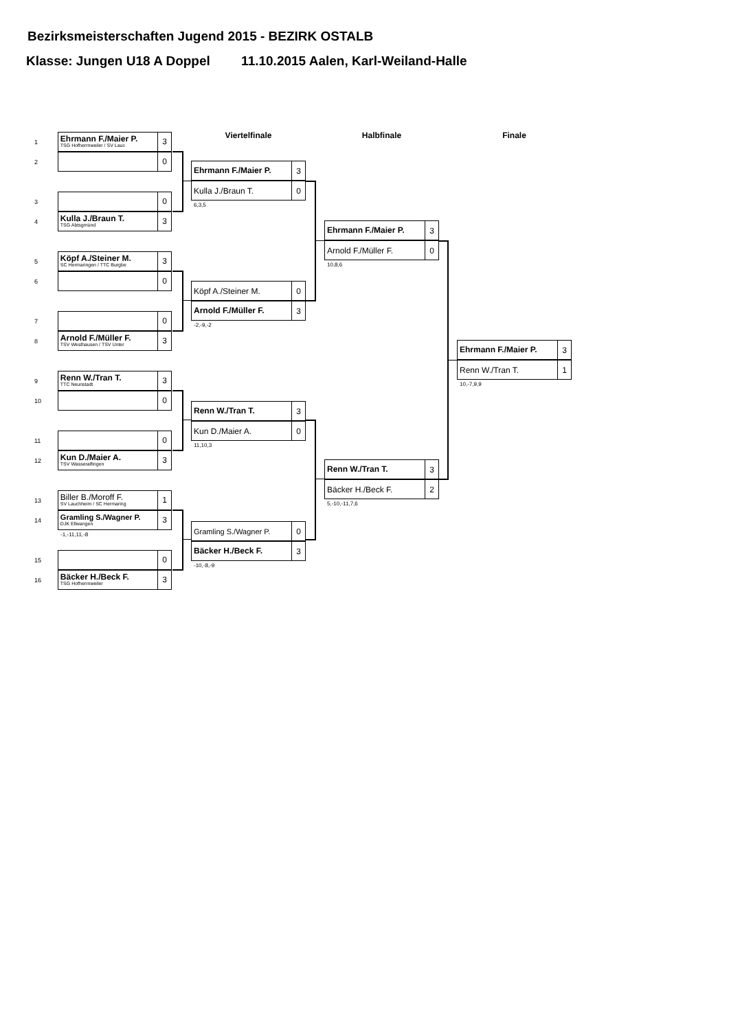Bezirksmeisterschaften Jugend 2015 - BEZIRK OSTALB
Klasse: Jungen U18 A Doppel 11.10.2015 Aalen, Karl-Weiland-Halle
1
Ehrmann F./Maier P.
TSG Hofherrnweiler / SV Lauc
3
2
0
3
0
4
Kulla J./Braun T.
TSG Abtsgmünd
3
5
Köpf A./Steiner M.
SC Hermaringen / TTC Burgbe
3
6
0
7
0
8
Arnold F./Müller F.
TSV Westhausen / TSV Unter
3
9
Renn W./Tran T.
TTC Neunstadt
3
10
0
11
0
12
Kun D./Maier A.
TSV Wasseralfingen
3
13
Biller B./Moroff F.
SV Lauchheim / SC Hermaring
1
14
Gramling S./Wagner P.
DJK Ellwangen
3
-1,-11,11,-8
15
0
16
Bäcker H./Beck F.
TSG Hofherrnweiler
3
Viertelfinale
Ehrmann F./Maier P.
3
Kulla J./Braun T. 0
6,3,5
Köpf A./Steiner M. 0
Arnold F./Müller F.
3
-2,-9,-2
Renn W./Tran T.
3
Kun D./Maier A. 0
11,10,3
Gramling S./Wagner P. 0
Bäcker H./Beck F.
3
-10,-8,-9
Halbfinale
Ehrmann F./Maier P.
3
Arnold F./Müller F. 0
10,8,6
Renn W./Tran T.
3
Bäcker H./Beck F. 2
5,-10,-11,7,6
Finale
Ehrmann F./Maier P.
3
Renn W./Tran T. 1
10,-7,9,9